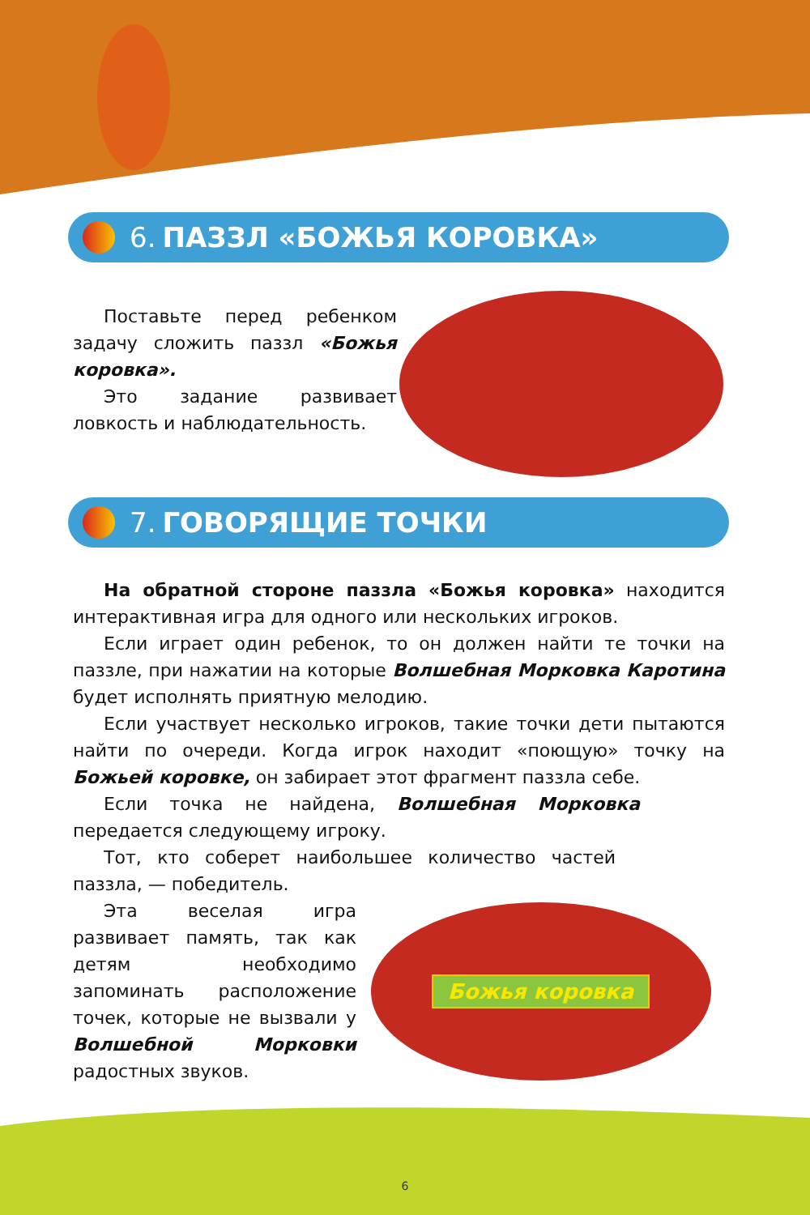6. ПАЗЗЛ «БОЖЬЯ КОРОВКА»
Поставьте перед ребенком задачу сложить паззл «Божья коровка».
Это задание развивает ловкость и наблюдательность.
7. ГОВОРЯЩИЕ ТОЧКИ
На обратной стороне паззла «Божья коровка» находится интерактивная игра для одного или нескольких игроков.
Если играет один ребенок, то он должен найти те точки на паззле, при нажатии на которые Волшебная Морковка Каротина будет исполнять приятную мелодию.
Если участвует несколько игроков, такие точки дети пытаются найти по очереди. Когда игрок находит «поющую» точку на Божьей коровке, он забирает этот фрагмент паззла себе.
Если точка не найдена, Волшебная Морковка передается следующему игроку.
Тот, кто соберет наибольшее количество частей паззла, — победитель.
Эта веселая игра развивает память, так как детям необходимо запоминать расположение точек, которые не вызвали у Волшебной Морковки радостных звуков.
Божья коровка
6